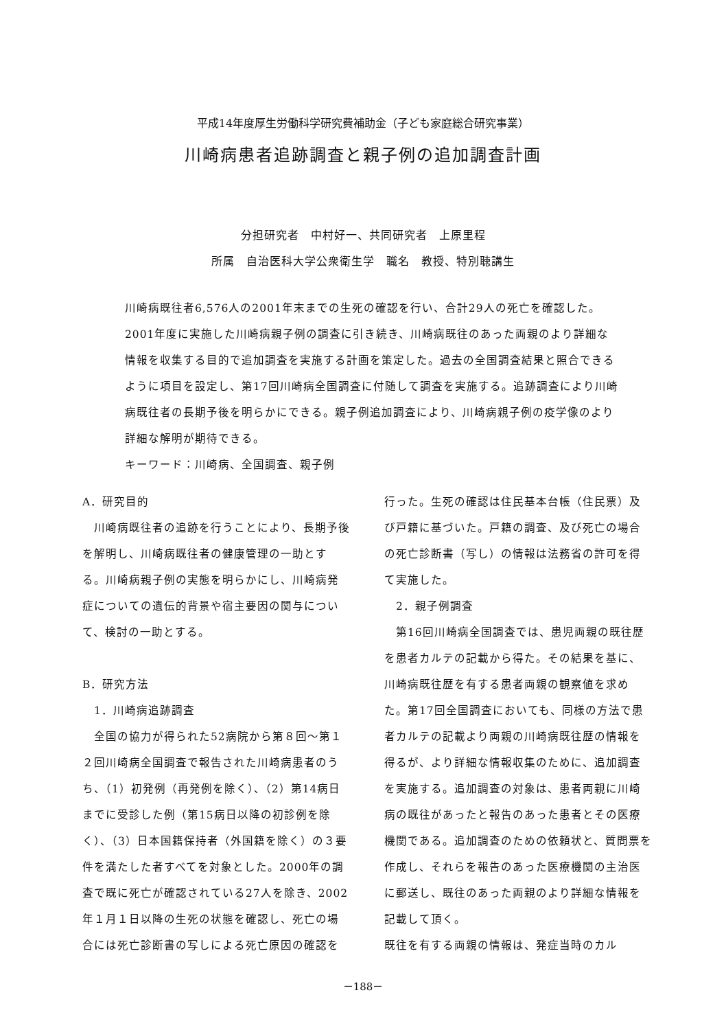平成14年度厚生労働科学研究費補助金（子ども家庭総合研究事業）
川崎病患者追跡調査と親子例の追加調査計画
分担研究者　中村好一、共同研究者　上原里程
所属　自治医科大学公衆衛生学　職名　教授、特別聴講生
川崎病既往者6,576人の2001年末までの生死の確認を行い、合計29人の死亡を確認した。2001年度に実施した川崎病親子例の調査に引き続き、川崎病既往のあった両親のより詳細な情報を収集する目的で追加調査を実施する計画を策定した。過去の全国調査結果と照合できるように項目を設定し、第17回川崎病全国調査に付随して調査を実施する。追跡調査により川崎病既往者の長期予後を明らかにできる。親子例追加調査により、川崎病親子例の疫学像のより詳細な解明が期待できる。
キーワード：川崎病、全国調査、親子例
A．研究目的
　川崎病既往者の追跡を行うことにより、長期予後を解明し、川崎病既往者の健康管理の一助とする。川崎病親子例の実態を明らかにし、川崎病発症についての遺伝的背景や宿主要因の関与について、検討の一助とする。
B．研究方法
　1．川崎病追跡調査
　全国の協力が得られた52病院から第８回～第１２回川崎病全国調査で報告された川崎病患者のうち、（1）初発例（再発例を除く）、（2）第14病日までに受診した例（第15病日以降の初診例を除く）、（3）日本国籍保持者（外国籍を除く）の３要件を満たした者すべてを対象とした。2000年の調査で既に死亡が確認されている27人を除き、2002年１月１日以降の生死の状態を確認し、死亡の場合には死亡診断書の写しによる死亡原因の確認を
行った。生死の確認は住民基本台帳（住民票）及び戸籍に基づいた。戸籍の調査、及び死亡の場合の死亡診断書（写し）の情報は法務省の許可を得て実施した。
　2．親子例調査
　第16回川崎病全国調査では、患児両親の既往歴を患者カルテの記載から得た。その結果を基に、川崎病既往歴を有する患者両親の観察値を求めた。第17回全国調査においても、同様の方法で患者カルテの記載より両親の川崎病既往歴の情報を得るが、より詳細な情報収集のために、追加調査を実施する。追加調査の対象は、患者両親に川崎病の既往があったと報告のあった患者とその医療機関である。追加調査のための依頼状と、質問票を作成し、それらを報告のあった医療機関の主治医に郵送し、既往のあった両親のより詳細な情報を記載して頂く。
既往を有する両親の情報は、発症当時のカル
－188－